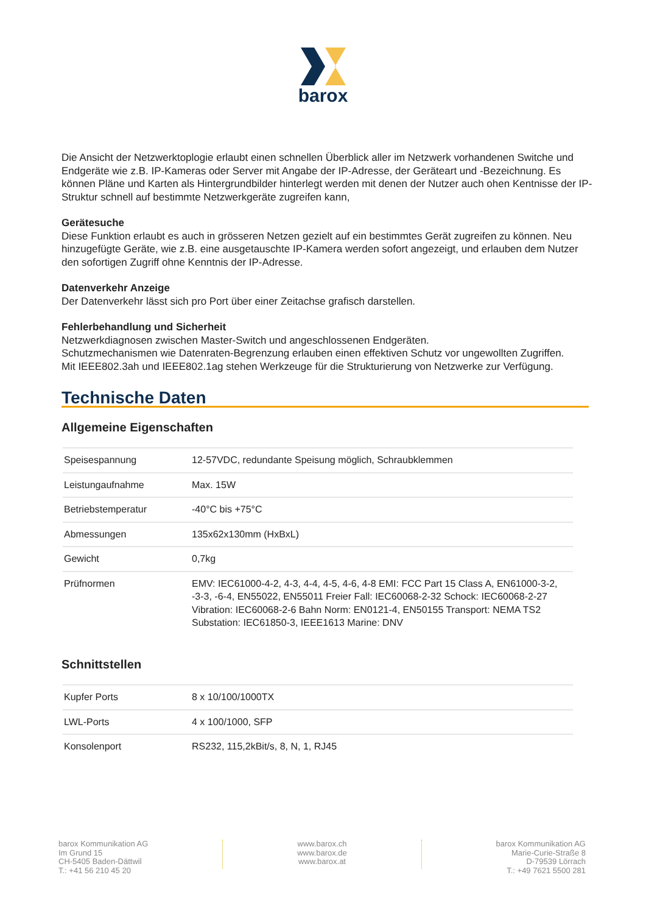barox
Die Ansicht der Netzwerktoplogie erlaubt einen schnellen Überblick aller im Netzwerk vorhandenen Switche und Endgeräte wie z.B. IP-Kameras oder Server mit Angabe der IP-Adresse, der Geräteart und -Bezeichnung. Es können Pläne und Karten als Hintergrundbilder hinterlegt werden mit denen der Nutzer auch ohen Kentnisse der IP-Struktur schnell auf bestimmte Netzwerkgeräte zugreifen kann,
Gerätesuche
Diese Funktion erlaubt es auch in grösseren Netzen gezielt auf ein bestimmtes Gerät zugreifen zu können. Neu hinzugefügte Geräte, wie z.B. eine ausgetauschte IP-Kamera werden sofort angezeigt, und erlauben dem Nutzer den sofortigen Zugriff ohne Kenntnis der IP-Adresse.
Datenverkehr Anzeige
Der Datenverkehr lässt sich pro Port über einer Zeitachse grafisch darstellen.
Fehlerbehandlung und Sicherheit
Netzwerkdiagnosen zwischen Master-Switch und angeschlossenen Endgeräten.
Schutzmechanismen wie Datenraten-Begrenzung erlauben einen effektiven Schutz vor ungewollten Zugriffen.
Mit IEEE802.3ah und IEEE802.1ag stehen Werkzeuge für die Strukturierung von Netzwerke zur Verfügung.
Technische Daten
Allgemeine Eigenschaften
| Speisespannung | 12-57VDC, redundante Speisung möglich, Schraubklemmen |
| Leistungaufnahme | Max. 15W |
| Betriebstemperatur | -40°C bis +75°C |
| Abmessungen | 135x62x130mm (HxBxL) |
| Gewicht | 0,7kg |
| Prüfnormen | EMV: IEC61000-4-2, 4-3, 4-4, 4-5, 4-6, 4-8 EMI: FCC Part 15 Class A, EN61000-3-2, -3-3, -6-4, EN55022, EN55011 Freier Fall: IEC60068-2-32 Schock: IEC60068-2-27 Vibration: IEC60068-2-6 Bahn Norm: EN0121-4, EN50155 Transport: NEMA TS2 Substation: IEC61850-3, IEEE1613 Marine: DNV |
Schnittstellen
| Kupfer Ports | 8 x 10/100/1000TX |
| LWL-Ports | 4 x 100/1000, SFP |
| Konsolenport | RS232, 115,2kBit/s, 8, N, 1, RJ45 |
barox Kommunikation AG
Im Grund 15
CH-5405 Baden-Dättwil
T.: +41 56 210 45 20
www.barox.ch
www.barox.de
www.barox.at
barox Kommunikation AG
Marie-Curie-Straße 8
D-79539 Lörrach
T.: +49 7621 5500 281